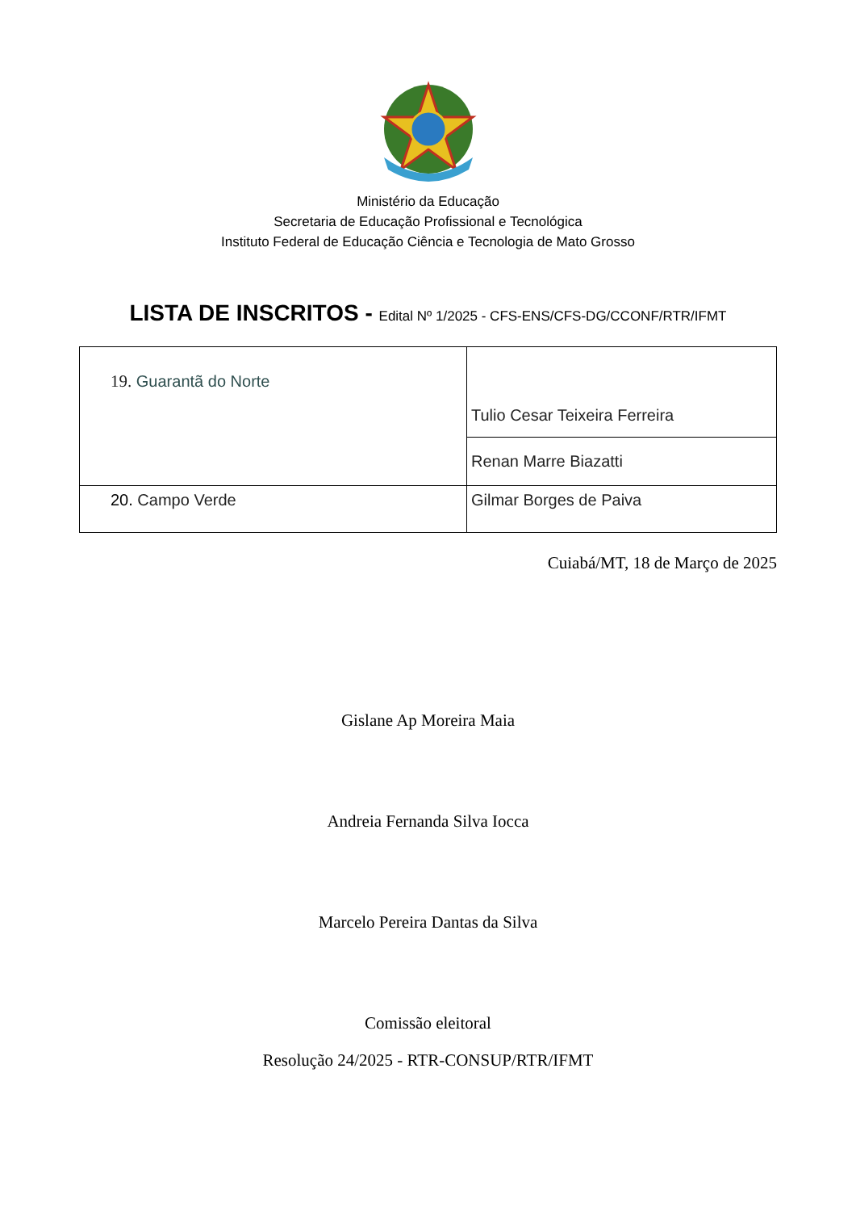Ministério da Educação
Secretaria de Educação Profissional e Tecnológica
Instituto Federal de Educação Ciência e Tecnologia de Mato Grosso
LISTA DE INSCRITOS - Edital Nº 1/2025 - CFS-ENS/CFS-DG/CCONF/RTR/IFMT
| 19. Guarantã do Norte | Tulio Cesar Teixeira Ferreira |
| | Renan Marre Biazatti |
| 20. Campo Verde | Gilmar Borges de Paiva |
Cuiabá/MT, 18 de Março de 2025
Gislane Ap Moreira Maia
Andreia Fernanda Silva Iocca
Marcelo Pereira Dantas da Silva
Comissão eleitoral
Resolução 24/2025 - RTR-CONSUP/RTR/IFMT